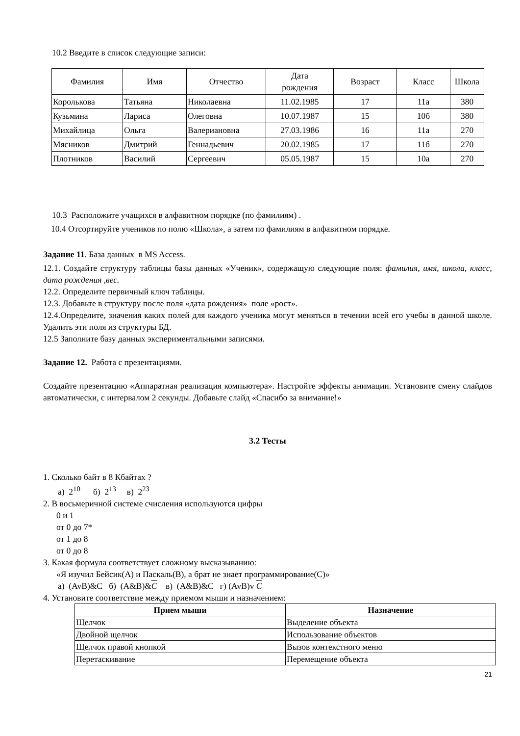10.2 Введите в список следующие записи:
| Фамилия | Имя | Отчество | Дата рождения | Возраст | Класс | Школа |
| --- | --- | --- | --- | --- | --- | --- |
| Королькова | Татьяна | Николаевна | 11.02.1985 | 17 | 11а | 380 |
| Кузьмина | Лариса | Олеговна | 10.07.1987 | 15 | 10б | 380 |
| Михайлица | Ольга | Валериановна | 27.03.1986 | 16 | 11а | 270 |
| Мясников | Дмитрий | Геннадьевич | 20.02.1985 | 17 | 11б | 270 |
| Плотников | Василий | Сергеевич | 05.05.1987 | 15 | 10а | 270 |
10.3 Расположите учащихся в алфавитном порядке (по фамилиям) .
10.4 Отсортируйте учеников по полю «Школа», а затем по фамилиям в алфавитном порядке.
Задание 11. База данных в MS Access.
12.1. Создайте структуру таблицы базы данных «Ученик», содержащую следующие поля: фамилия, имя, школа, класс, дата рождения ,вес.
12.2. Определите первичный ключ таблицы.
12.3. Добавьте в структуру после поля «дата рождения» поле «рост».
12.4.Определите, значения каких полей для каждого ученика могут меняться в течении всей его учебы в данной школе. Удалить эти поля из структуры БД.
12.5 Заполните базу данных экспериментальными записями.
Задание 12. Работа с презентациями.
Создайте презентацию «Аппаратная реализация компьютера». Настройте эффекты анимации. Установите смену слайдов автоматически, с интервалом 2 секунды. Добавьте слайд «Спасибо за внимание!»
3.2 Тесты
1. Сколько байт в 8 Кбайтах ?
а) 2<sup>10</sup> б) 2<sup>13</sup> в) 2<sup>23</sup>
2. В восьмеричной системе счисления используются цифры
0 и 1
от 0 до 7*
от 1 до 8
от 0 до 8
3. Какая формула соответствует сложному высказыванию:
«Я изучил Бейсик(A) и Паскаль(B), а брат не знает программирование(C)»
а) (AvB)&C б) (A&B)&C в) (A&B)&C г) (AvB)v C
4. Установите соответствие между приемом мыши и назначением:
| Прием мыши | Назначение |
| --- | --- |
| Щелчок | Выделение объекта |
| Двойной щелчок | Использование объектов |
| Щелчок правой кнопкой | Вызов контекстного меню |
| Перетаскивание | Перемещение объекта |
21